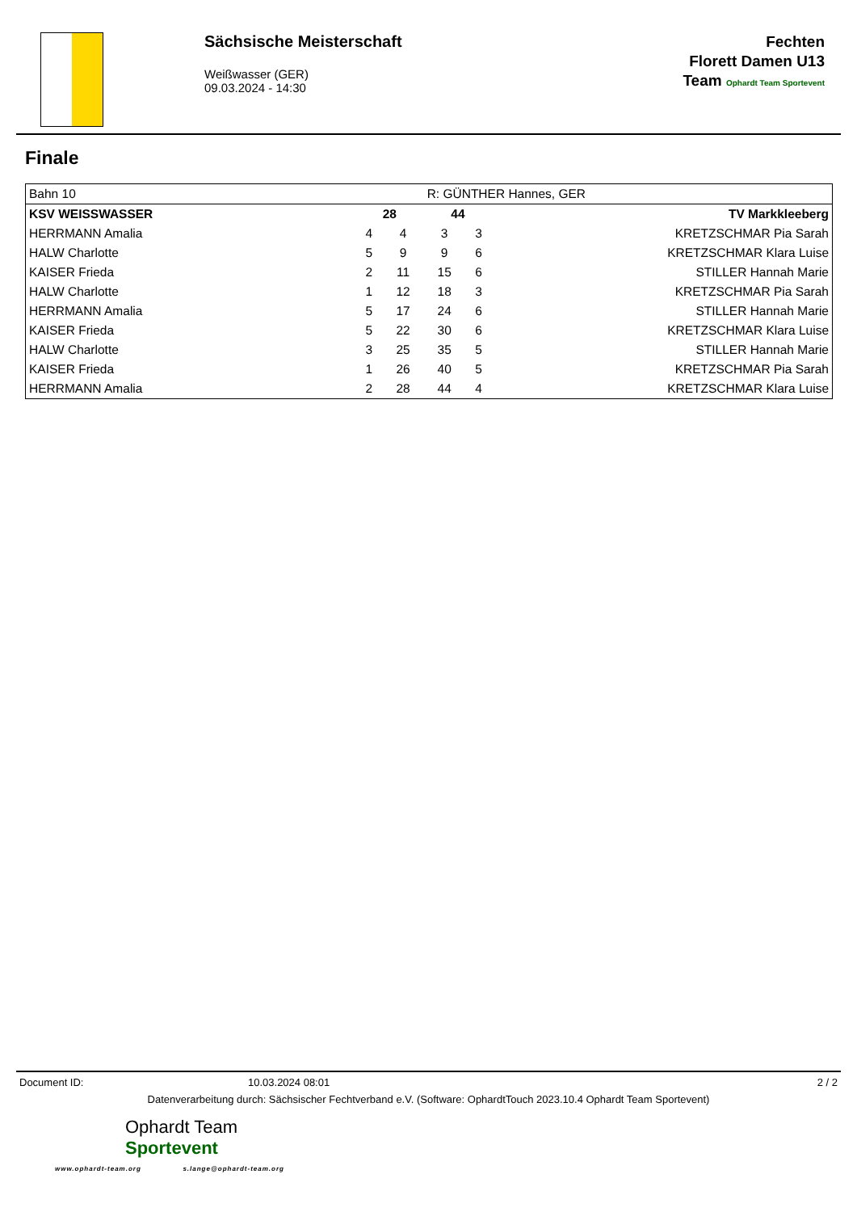Sächsische Meisterschaft
Weißwasser (GER)
09.03.2024 - 14:30
Fechten
Florett Damen U13
Team Ophardt Team Sportevent
Finale
| Bahn 10 | | | R: GÜNTHER Hannes, GER | | |
| KSV WEISSWASSER | 28 | | 44 | | TV Markkleeberg |
| HERRMANN Amalia | 4 | 4 | 3 | 3 | KRETZSCHMAR Pia Sarah |
| HALW Charlotte | 5 | 9 | 9 | 6 | KRETZSCHMAR Klara Luise |
| KAISER Frieda | 2 | 11 | 15 | 6 | STILLER Hannah Marie |
| HALW Charlotte | 1 | 12 | 18 | 3 | KRETZSCHMAR Pia Sarah |
| HERRMANN Amalia | 5 | 17 | 24 | 6 | STILLER Hannah Marie |
| KAISER Frieda | 5 | 22 | 30 | 6 | KRETZSCHMAR Klara Luise |
| HALW Charlotte | 3 | 25 | 35 | 5 | STILLER Hannah Marie |
| KAISER Frieda | 1 | 26 | 40 | 5 | KRETZSCHMAR Pia Sarah |
| HERRMANN Amalia | 2 | 28 | 44 | 4 | KRETZSCHMAR Klara Luise |
Document ID: 10.03.2024 08:01 2 / 2
Datenverarbeitung durch: Sächsischer Fechtverband e.V. (Software: OphardtTouch 2023.10.4 Ophardt Team Sportevent)
Ophardt Team
Sportevent
www.ophardt-team.org s.lange@ophardt-team.org